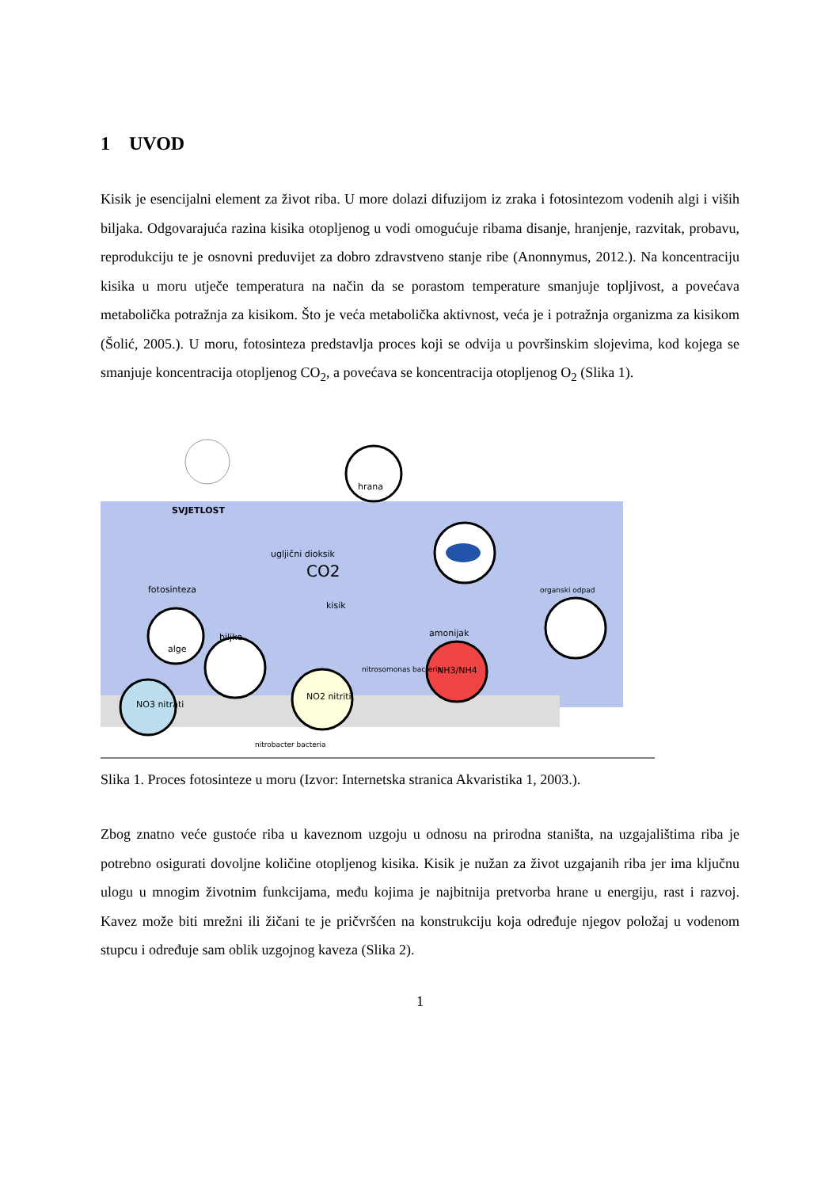1 UVOD
Kisik je esencijalni element za život riba. U more dolazi difuzijom iz zraka i fotosintezom vodenih algi i viših biljaka. Odgovarajuća razina kisika otopljenog u vodi omogućuje ribama disanje, hranjenje, razvitak, probavu, reprodukciju te je osnovni preduvijet za dobro zdravstveno stanje ribe (Anonnymus, 2012.). Na koncentraciju kisika u moru utječe temperatura na način da se porastom temperature smanjuje topljivost, a povećava metabolička potražnja za kisikom. Što je veća metabolička aktivnost, veća je i potražnja organizma za kisikom (Šolić, 2005.). U moru, fotosinteza predstavlja proces koji se odvija u površinskim slojevima, kod kojega se smanjuje koncentracija otopljenog CO<sub>2</sub>, a povećava se koncentracija otopljenog O<sub>2</sub> (Slika 1).
SVJETLOST
hrana
ugljični dioksik
CO2
fotosinteza
kisik
alge
biljke
NO3 nitrati
NO2 nitriti
NH3/NH4
amonijak
organski odpad
nitrosomonas bacteria
nitrobacter bacteria
Slika 1. Proces fotosinteze u moru (Izvor: Internetska stranica Akvaristika 1, 2003.).
Zbog znatno veće gustoće riba u kaveznom uzgoju u odnosu na prirodna staništa, na uzgajalištima riba je potrebno osigurati dovoljne količine otopljenog kisika. Kisik je nužan za život uzgajanih riba jer ima ključnu ulogu u mnogim životnim funkcijama, među kojima je najbitnija pretvorba hrane u energiju, rast i razvoj. Kavez može biti mrežni ili žičani te je pričvršćen na konstrukciju koja određuje njegov položaj u vodenom stupcu i određuje sam oblik uzgojnog kaveza (Slika 2).
1